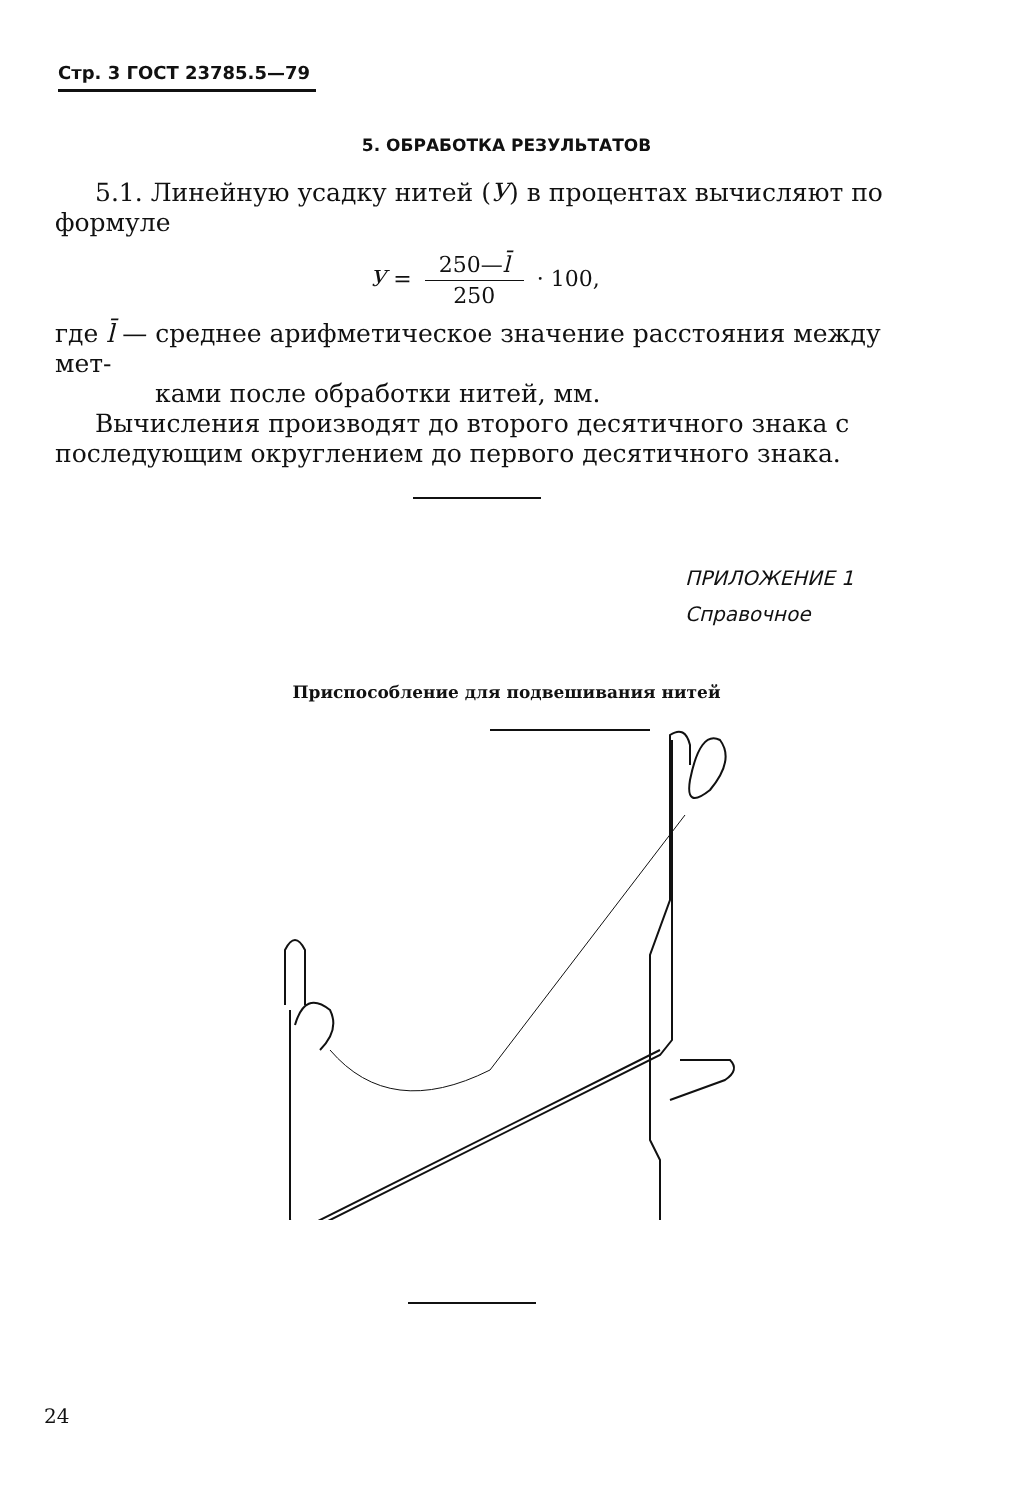Стр. 3 ГОСТ 23785.5—79
5. ОБРАБОТКА РЕЗУЛЬТАТОВ
5.1. Линейную усадку нитей (У) в процентах вычисляют по формуле
У = 250—l̄ 250 · 100,
где l̄ — среднее арифметическое значение расстояния между мет-
ками после обработки нитей, мм.
Вычисления производят до второго десятичного знака с последующим округлением до первого десятичного знака.
ПРИЛОЖЕНИЕ 1
Справочное
Приспособление для подвешивания нитей
24